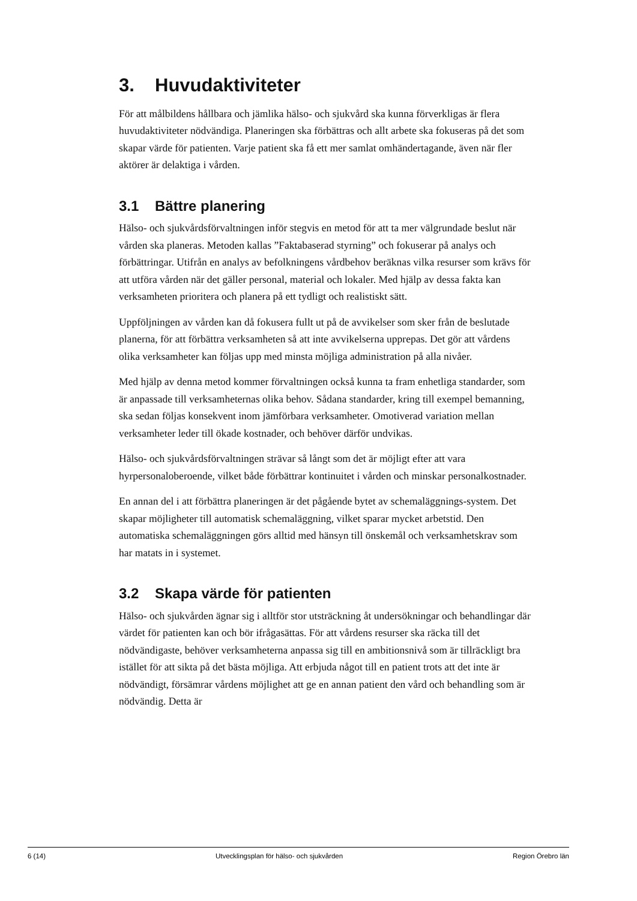3. Huvudaktiviteter
För att målbildens hållbara och jämlika hälso- och sjukvård ska kunna förverkligas är flera huvudaktiviteter nödvändiga. Planeringen ska förbättras och allt arbete ska fokuseras på det som skapar värde för patienten. Varje patient ska få ett mer samlat omhändertagande, även när fler aktörer är delaktiga i vården.
3.1 Bättre planering
Hälso- och sjukvårdsförvaltningen inför stegvis en metod för att ta mer välgrundade beslut när vården ska planeras. Metoden kallas ”Faktabaserad styrning” och fokuserar på analys och förbättringar. Utifrån en analys av befolkningens vårdbehov beräknas vilka resurser som krävs för att utföra vården när det gäller personal, material och lokaler. Med hjälp av dessa fakta kan verksamheten prioritera och planera på ett tydligt och realistiskt sätt.
Uppföljningen av vården kan då fokusera fullt ut på de avvikelser som sker från de beslutade planerna, för att förbättra verksamheten så att inte avvikelserna upprepas. Det gör att vårdens olika verksamheter kan följas upp med minsta möjliga administration på alla nivåer.
Med hjälp av denna metod kommer förvaltningen också kunna ta fram enhetliga standarder, som är anpassade till verksamheternas olika behov. Sådana standarder, kring till exempel bemanning, ska sedan följas konsekvent inom jämförbara verksamheter. Omotiverad variation mellan verksamheter leder till ökade kostnader, och behöver därför undvikas.
Hälso- och sjukvårdsförvaltningen strävar så långt som det är möjligt efter att vara hyrpersonaloberoende, vilket både förbättrar kontinuitet i vården och minskar personalkostnader.
En annan del i att förbättra planeringen är det pågående bytet av schemaläggnings-system. Det skapar möjligheter till automatisk schemaläggning, vilket sparar mycket arbetstid. Den automatiska schemaläggningen görs alltid med hänsyn till önskemål och verksamhetskrav som har matats in i systemet.
3.2 Skapa värde för patienten
Hälso- och sjukvården ägnar sig i alltför stor utsträckning åt undersökningar och behandlingar där värdet för patienten kan och bör ifrågasättas. För att vårdens resurser ska räcka till det nödvändigaste, behöver verksamheterna anpassa sig till en ambitionsnivå som är tillräckligt bra istället för att sikta på det bästa möjliga. Att erbjuda något till en patient trots att det inte är nödvändigt, försämrar vårdens möjlighet att ge en annan patient den vård och behandling som är nödvändig. Detta är
6 (14) Utvecklingsplan för hälso- och sjukvården Region Örebro län